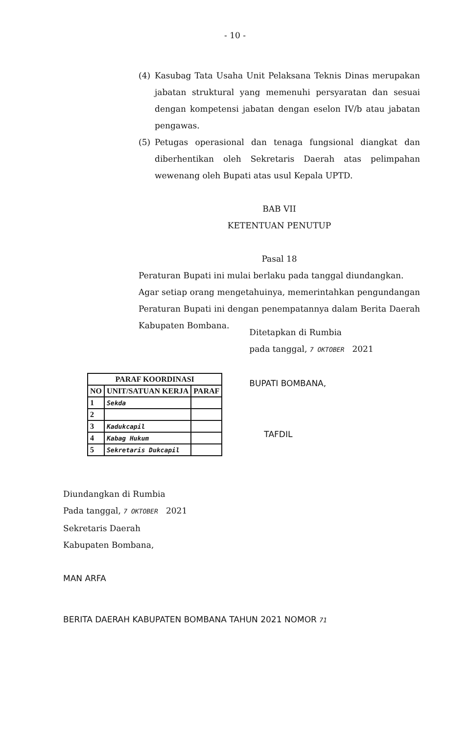- 10 -
(4) Kasubag Tata Usaha Unit Pelaksana Teknis Dinas merupakan jabatan struktural yang memenuhi persyaratan dan sesuai dengan kompetensi jabatan dengan eselon IV/b atau jabatan pengawas.
(5) Petugas operasional dan tenaga fungsional diangkat dan diberhentikan oleh Sekretaris Daerah atas pelimpahan wewenang oleh Bupati atas usul Kepala UPTD.
BAB VII
KETENTUAN PENUTUP
Pasal 18
Peraturan Bupati ini mulai berlaku pada tanggal diundangkan.
Agar setiap orang mengetahuinya, memerintahkan pengundangan Peraturan Bupati ini dengan penempatannya dalam Berita Daerah Kabupaten Bombana.
| PARAF KOORDINASI | | |
| --- | --- | --- |
| NO | UNIT/SATUAN KERJA | PARAF |
| 1 | Sekda | |
| 2 | | |
| 3 | Kadukcapil | |
| 4 | Kabag Hukum | |
| 5 | Sekretaris Dukcapil | |
Ditetapkan di Rumbia
pada tanggal, 7 OKTOBER 2021
BUPATI BOMBANA,
TAFDIL
Diundangkan di Rumbia
Pada tanggal, 7 OKTOBER 2021
Sekretaris Daerah
Kabupaten Bombana,
MAN ARFA
BERITA DAERAH KABUPATEN BOMBANA TAHUN 2021 NOMOR 71